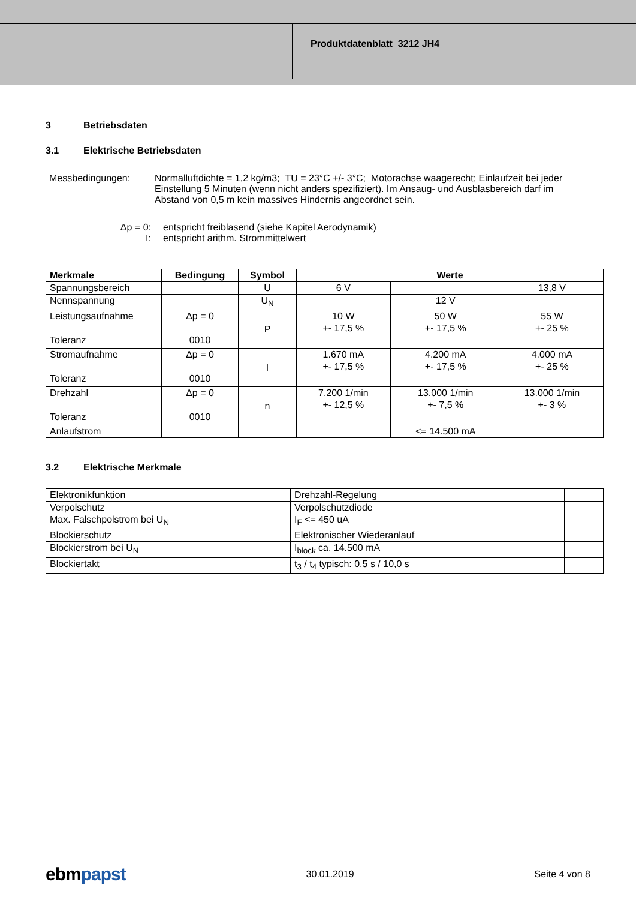Produktdatenblatt 3212 JH4
3 Betriebsdaten
3.1 Elektrische Betriebsdaten
Messbedingungen: Normalluftdichte = 1,2 kg/m3; TU = 23°C +/- 3°C; Motorachse waagerecht; Einlaufzeit bei jeder Einstellung 5 Minuten (wenn nicht anders spezifiziert). Im Ansaug- und Ausblasbereich darf im Abstand von 0,5 m kein massives Hindernis angeordnet sein.
Δp = 0: entspricht freiblasend (siehe Kapitel Aerodynamik)
I: entspricht arithm. Strommittelwert
| Merkmale | Bedingung | Symbol | Werte | | |
| --- | --- | --- | --- | --- | --- |
| Spannungsbereich | | U | 6 V | | 13,8 V |
| Nennspannung | | U<sub>N</sub> | | 12 V | |
| Leistungsaufnahme Toleranz | Δp = 0 0010 | P | 10 W +- 17,5 % | 50 W +- 17,5 % | 55 W +- 25 % |
| Stromaufnahme Toleranz | Δp = 0 0010 | I | 1.670 mA +- 17,5 % | 4.200 mA +- 17,5 % | 4.000 mA +- 25 % |
| Drehzahl Toleranz | Δp = 0 0010 | n | 7.200 1/min +- 12,5 % | 13.000 1/min +- 7,5 % | 13.000 1/min +- 3 % |
| Anlaufstrom | | | | <= 14.500 mA | |
3.2 Elektrische Merkmale
| Elektronikfunktion | Drehzahl-Regelung | |
| Verpolschutz Max. Falschpolstrom bei U<sub>N</sub> | Verpolschutzdiode I<sub>F</sub> <= 450 uA | |
| Blockierschutz | Elektronischer Wiederanlauf | |
| Blockierstrom bei U<sub>N</sub> | I<sub>block</sub> ca. 14.500 mA | |
| Blockiertakt | t<sub>3</sub> / t<sub>4</sub> typisch: 0,5 s / 10,0 s | |
ebmpapst 30.01.2019 Seite 4 von 8